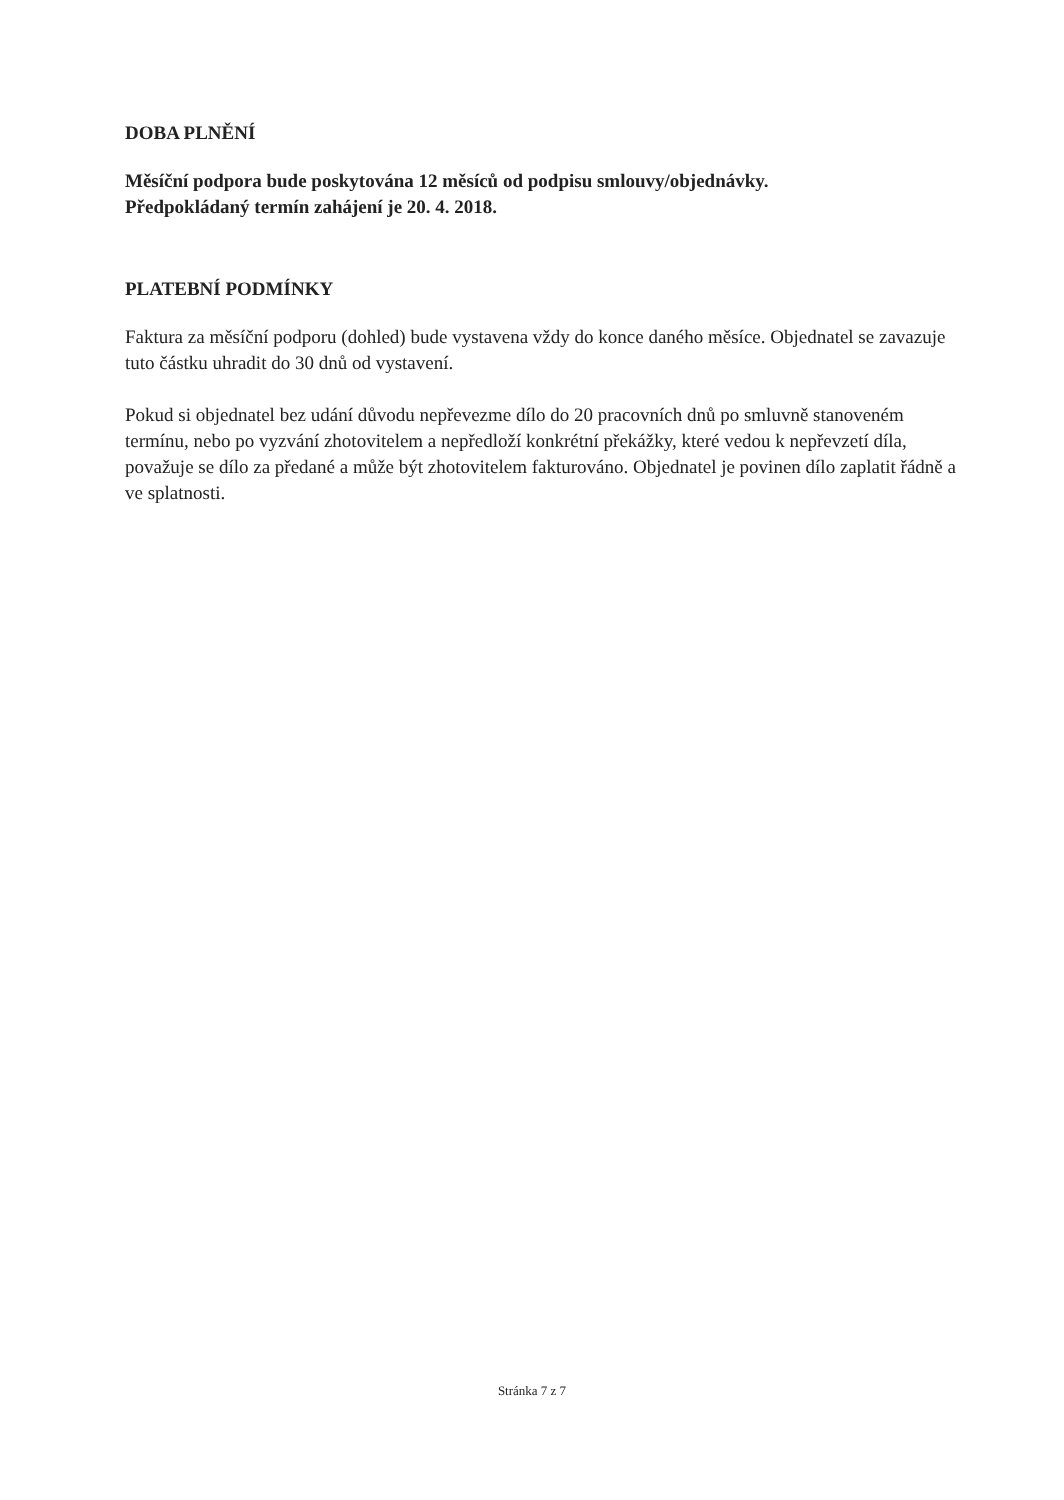DOBA PLNĚNÍ
Měsíční podpora bude poskytována 12 měsíců od podpisu smlouvy/objednávky.
Předpokládaný termín zahájení je 20. 4. 2018.
PLATEBNÍ PODMÍNKY
Faktura za měsíční podporu (dohled) bude vystavena vždy do konce daného měsíce. Objednatel se zavazuje tuto částku uhradit do 30 dnů od vystavení.
Pokud si objednatel bez udání důvodu nepřevezme dílo do 20 pracovních dnů po smluvně stanoveném termínu, nebo po vyzvání zhotovitelem a nepředloží konkrétní překážky, které vedou k nepřevzetí díla, považuje se dílo za předané a může být zhotovitelem fakturováno. Objednatel je povinen dílo zaplatit řádně a ve splatnosti.
Stránka 7 z 7